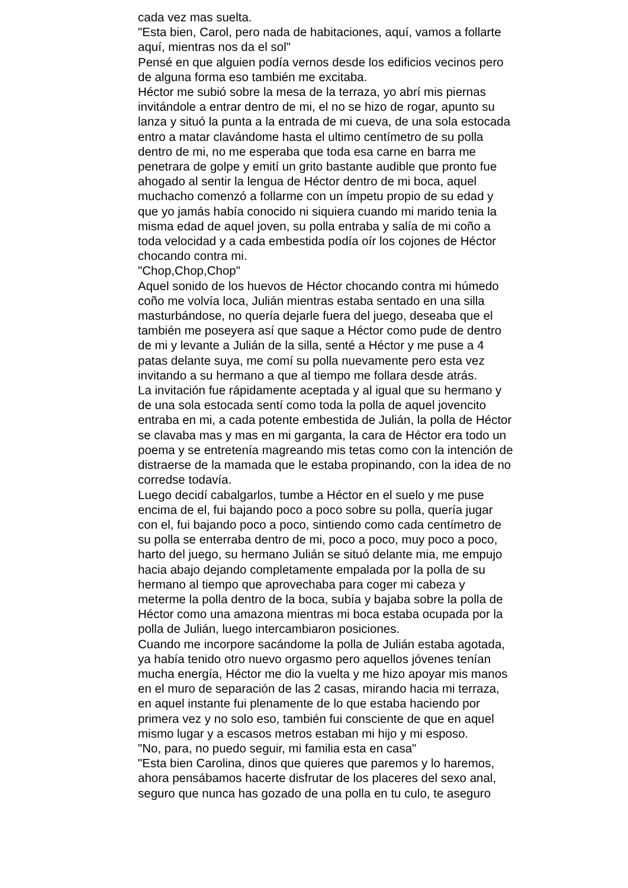cada vez mas suelta.
"Esta bien, Carol, pero nada de habitaciones, aquí, vamos a follarte
aquí, mientras nos da el sol"
Pensé en que alguien podía vernos desde los edificios vecinos pero
de alguna forma eso también me excitaba.
Héctor me subió sobre la mesa de la terraza, yo abrí mis piernas
invitándole a entrar dentro de mi, el no se hizo de rogar, apunto su
lanza y situó la punta a la entrada de mi cueva, de una sola estocada
entro a matar clavándome hasta el ultimo centímetro de su polla
dentro de mi, no me esperaba que toda esa carne en barra me
penetrara de golpe y emití un grito bastante audible que pronto fue
ahogado al sentir la lengua de Héctor dentro de mi boca, aquel
muchacho comenzó a follarme con un ímpetu propio de su edad y
que yo jamás había conocido ni siquiera cuando mi marido tenia la
misma edad de aquel joven, su polla entraba y salía de mi coño a
toda velocidad y a cada embestida podía oír los cojones de Héctor
chocando contra mi.
"Chop,Chop,Chop"
Aquel sonido de los huevos de Héctor chocando contra mi húmedo
coño me volvía loca, Julián mientras estaba sentado en una silla
masturbándose, no quería dejarle fuera del juego, deseaba que el
también me poseyera así que saque a Héctor como pude de dentro
de mi y levante a Julián de la silla, senté a Héctor y me puse a 4
patas delante suya, me comí su polla nuevamente pero esta vez
invitando a su hermano a que al tiempo me follara desde atrás.
La invitación fue rápidamente aceptada y al igual que su hermano y
de una sola estocada sentí como toda la polla de aquel jovencito
entraba en mi, a cada potente embestida de Julián, la polla de Héctor
se clavaba mas y mas en mi garganta, la cara de Héctor era todo un
poema y se entretenía magreando mis tetas como con la intención de
distraerse de la mamada que le estaba propinando, con la idea de no
corredse todavía.
Luego decidí cabalgarlos, tumbe a Héctor en el suelo y me puse
encima de el, fui bajando poco a poco sobre su polla, quería jugar
con el, fui bajando poco a poco, sintiendo como cada centímetro de
su polla se enterraba dentro de mi, poco a poco, muy poco a poco,
harto del juego, su hermano Julián se situó delante mia, me empujo
hacia abajo dejando completamente empalada por la polla de su
hermano al tiempo que aprovechaba para coger mi cabeza y
meterme la polla dentro de la boca, subía y bajaba sobre la polla de
Héctor como una amazona mientras mi boca estaba ocupada por la
polla de Julián, luego intercambiaron posiciones.
Cuando me incorpore sacándome la polla de Julián estaba agotada,
ya había tenido otro nuevo orgasmo pero aquellos jóvenes tenían
mucha energía, Héctor me dio la vuelta y me hizo apoyar mis manos
en el muro de separación de las 2 casas, mirando hacia mi terraza,
en aquel instante fui plenamente de lo que estaba haciendo por
primera vez y no solo eso, también fui consciente de que en aquel
mismo lugar y a escasos metros estaban mi hijo y mi esposo.
"No, para, no puedo seguir, mi familia esta en casa"
"Esta bien Carolina, dinos que quieres que paremos y lo haremos,
ahora pensábamos hacerte disfrutar de los placeres del sexo anal,
seguro que nunca has gozado de una polla en tu culo, te aseguro